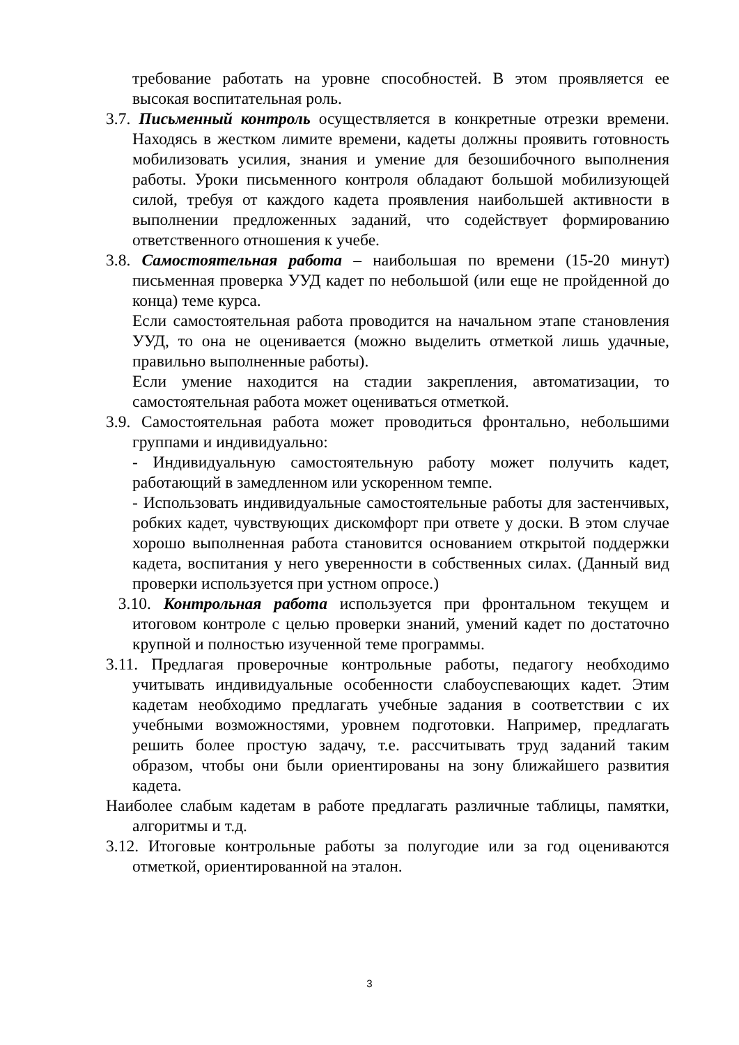требование работать на уровне способностей. В этом проявляется ее высокая воспитательная роль.
3.7. Письменный контроль осуществляется в конкретные отрезки времени. Находясь в жестком лимите времени, кадеты должны проявить готовность мобилизовать усилия, знания и умение для безошибочного выполнения работы. Уроки письменного контроля обладают большой мобилизующей силой, требуя от каждого кадета проявления наибольшей активности в выполнении предложенных заданий, что содействует формированию ответственного отношения к учебе.
3.8. Самостоятельная работа – наибольшая по времени (15-20 минут) письменная проверка УУД кадет по небольшой (или еще не пройденной до конца) теме курса.
Если самостоятельная работа проводится на начальном этапе становления УУД, то она не оценивается (можно выделить отметкой лишь удачные, правильно выполненные работы).
Если умение находится на стадии закрепления, автоматизации, то самостоятельная работа может оцениваться отметкой.
3.9. Самостоятельная работа может проводиться фронтально, небольшими группами и индивидуально:
- Индивидуальную самостоятельную работу может получить кадет, работающий в замедленном или ускоренном темпе.
- Использовать индивидуальные самостоятельные работы для застенчивых, робких кадет, чувствующих дискомфорт при ответе у доски. В этом случае хорошо выполненная работа становится основанием открытой поддержки кадета, воспитания у него уверенности в собственных силах. (Данный вид проверки используется при устном опросе.)
3.10. Контрольная работа используется при фронтальном текущем и итоговом контроле с целью проверки знаний, умений кадет по достаточно крупной и полностью изученной теме программы.
3.11. Предлагая проверочные контрольные работы, педагогу необходимо учитывать индивидуальные особенности слабоуспевающих кадет. Этим кадетам необходимо предлагать учебные задания в соответствии с их учебными возможностями, уровнем подготовки. Например, предлагать решить более простую задачу, т.е. рассчитывать труд заданий таким образом, чтобы они были ориентированы на зону ближайшего развития кадета.
Наиболее слабым кадетам в работе предлагать различные таблицы, памятки, алгоритмы и т.д.
3.12. Итоговые контрольные работы за полугодие или за год оцениваются отметкой, ориентированной на эталон.
3